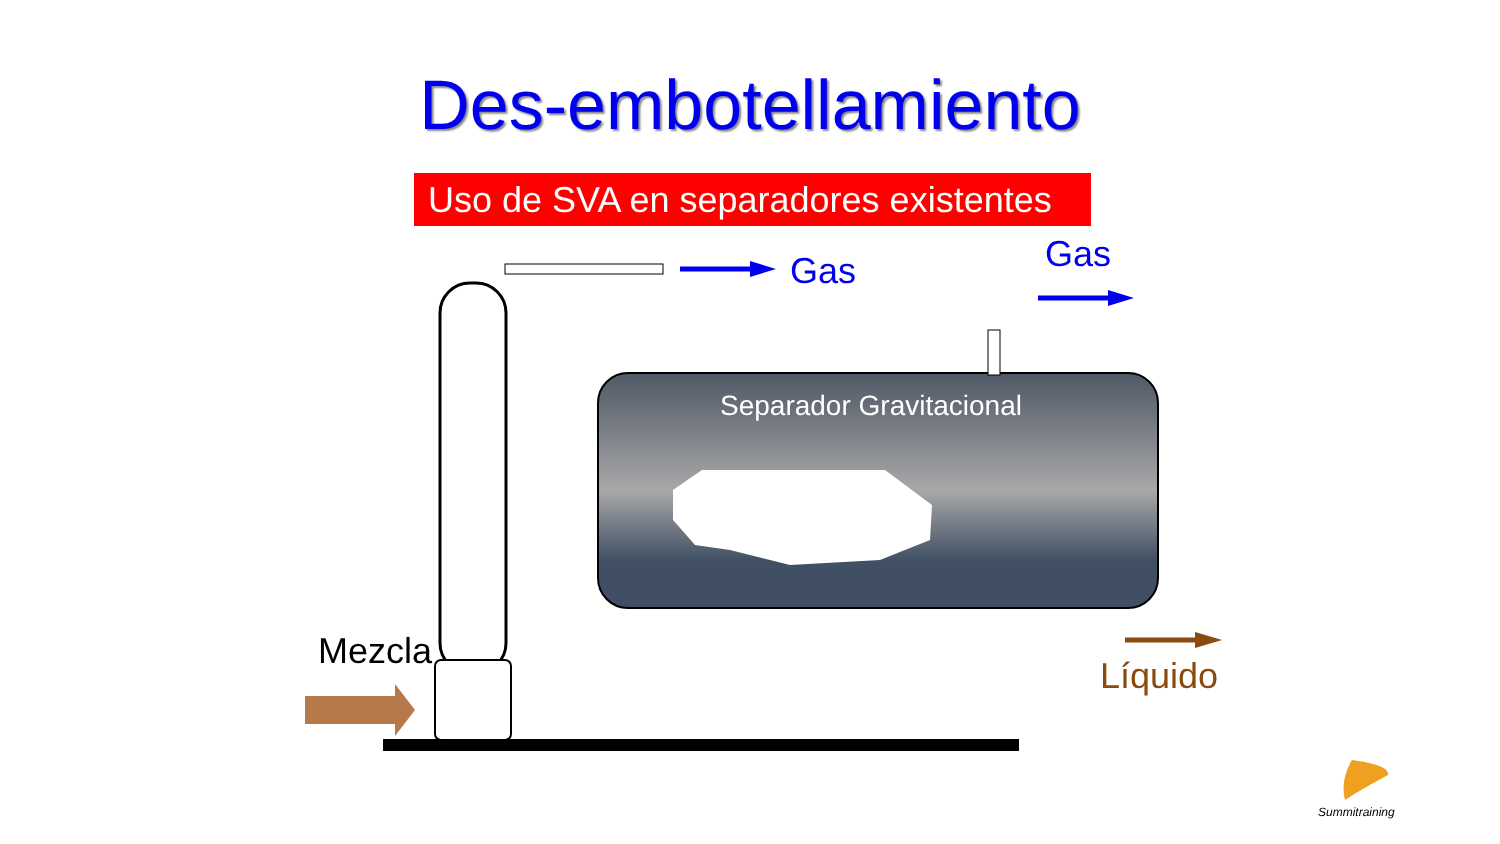Des-embotellamiento
Uso de SVA en separadores existentes
Gas Gas
Separador Gravitacional
Mezcla
Líquido
Summitraining